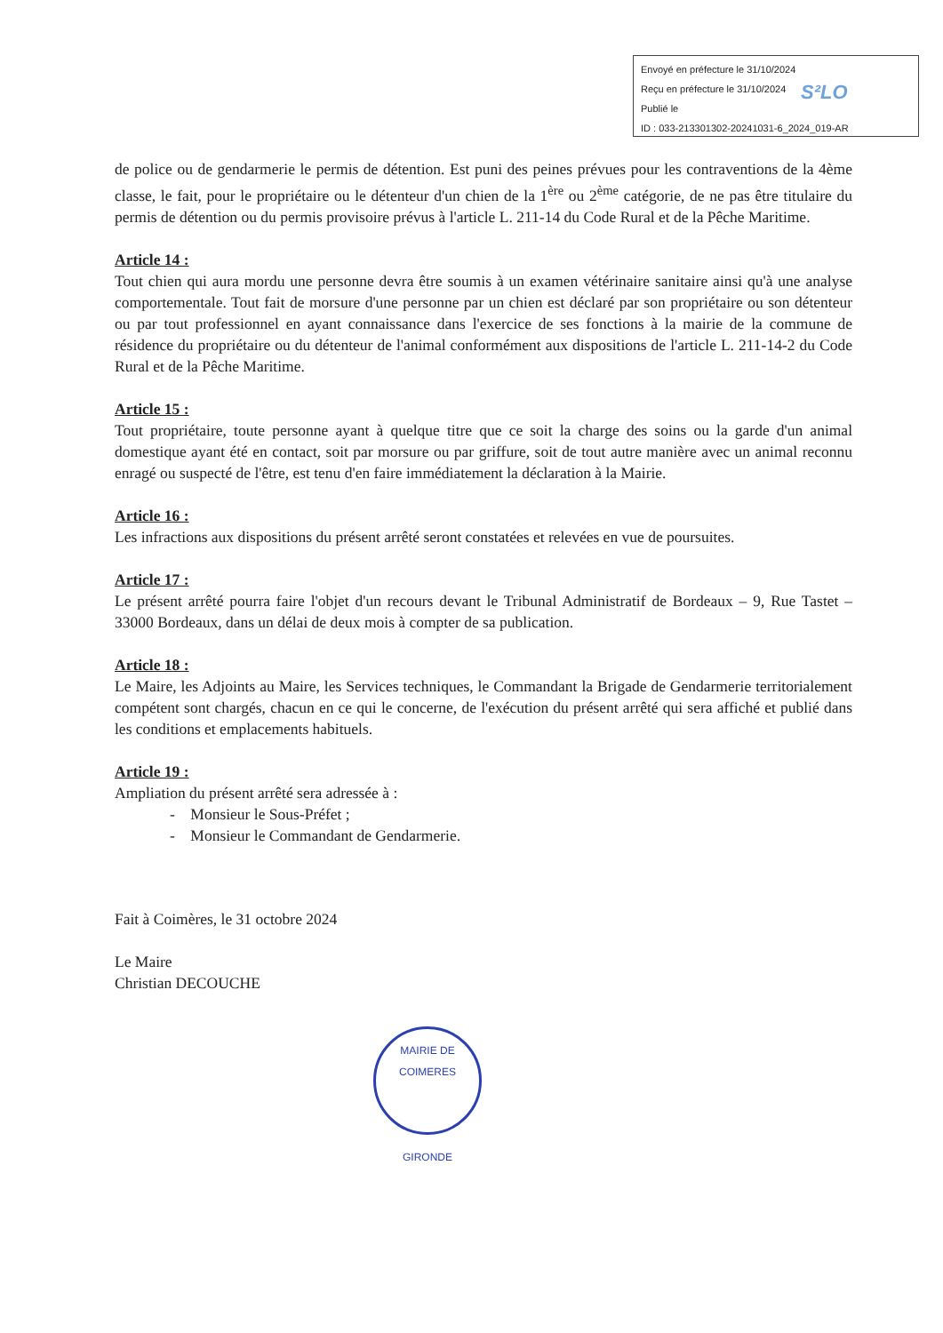Envoyé en préfecture le 31/10/2024
Reçu en préfecture le 31/10/2024
Publié le
ID : 033-213301302-20241031-6_2024_019-AR
S²LO
de police ou de gendarmerie le permis de détention. Est puni des peines prévues pour les contraventions de la 4ème classe, le fait, pour le propriétaire ou le détenteur d'un chien de la 1<sup>ère</sup> ou 2<sup>ème</sup> catégorie, de ne pas être titulaire du permis de détention ou du permis provisoire prévus à l'article L. 211-14 du Code Rural et de la Pêche Maritime.
Article 14 :
Tout chien qui aura mordu une personne devra être soumis à un examen vétérinaire sanitaire ainsi qu'à une analyse comportementale. Tout fait de morsure d'une personne par un chien est déclaré par son propriétaire ou son détenteur ou par tout professionnel en ayant connaissance dans l'exercice de ses fonctions à la mairie de la commune de résidence du propriétaire ou du détenteur de l'animal conformément aux dispositions de l'article L. 211-14-2 du Code Rural et de la Pêche Maritime.
Article 15 :
Tout propriétaire, toute personne ayant à quelque titre que ce soit la charge des soins ou la garde d'un animal domestique ayant été en contact, soit par morsure ou par griffure, soit de tout autre manière avec un animal reconnu enragé ou suspecté de l'être, est tenu d'en faire immédiatement la déclaration à la Mairie.
Article 16 :
Les infractions aux dispositions du présent arrêté seront constatées et relevées en vue de poursuites.
Article 17 :
Le présent arrêté pourra faire l'objet d'un recours devant le Tribunal Administratif de Bordeaux – 9, Rue Tastet – 33000 Bordeaux, dans un délai de deux mois à compter de sa publication.
Article 18 :
Le Maire, les Adjoints au Maire, les Services techniques, le Commandant la Brigade de Gendarmerie territorialement compétent sont chargés, chacun en ce qui le concerne, de l'exécution du présent arrêté qui sera affiché et publié dans les conditions et emplacements habituels.
Article 19 :
Ampliation du présent arrêté sera adressée à :
- Monsieur le Sous-Préfet ;
- Monsieur le Commandant de Gendarmerie.
Fait à Coimères, le 31 octobre 2024
Le Maire
Christian DECOUCHE
MAIRIE DE COIMERES
GIRONDE